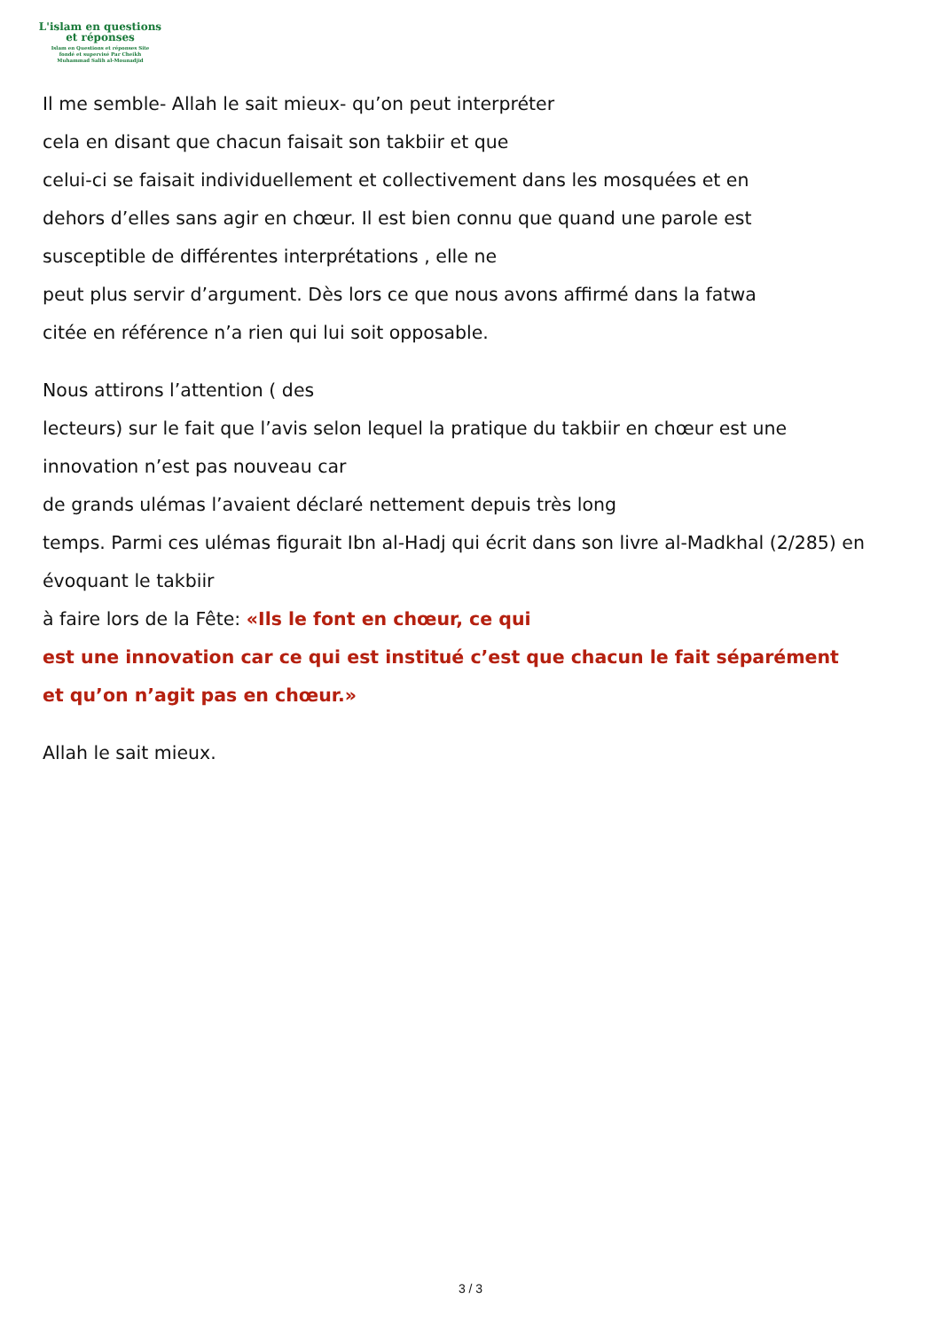L'islam en questions
et réponses
Islam en Questions et réponses Site
fondé et supervisé Par Cheikh
Muhammad Salih al-Mounadjid
Il me semble- Allah le sait mieux- qu’on peut interpréter
cela en disant que chacun faisait son takbiir et que
celui-ci se faisait individuellement et collectivement dans les mosquées et en
dehors d’elles sans agir en chœur. Il est bien connu que quand une parole est
susceptible de différentes interprétations , elle ne
peut plus servir d’argument. Dès lors ce que nous avons affirmé dans la fatwa
citée en référence n’a rien qui lui soit opposable.
Nous attirons l’attention ( des
lecteurs) sur le fait que l’avis selon lequel la pratique du takbiir en chœur est une
innovation n’est pas nouveau car
de grands ulémas l’avaient déclaré nettement depuis très long
temps. Parmi ces ulémas figurait Ibn al-Hadj qui écrit dans son livre al-Madkhal (2/285) en
évoquant le takbiir
à faire lors de la Fête: «Ils le font en chœur, ce qui
est une innovation car ce qui est institué c’est que chacun le fait séparément
et qu’on n’agit pas en chœur.»
Allah le sait mieux.
3 / 3